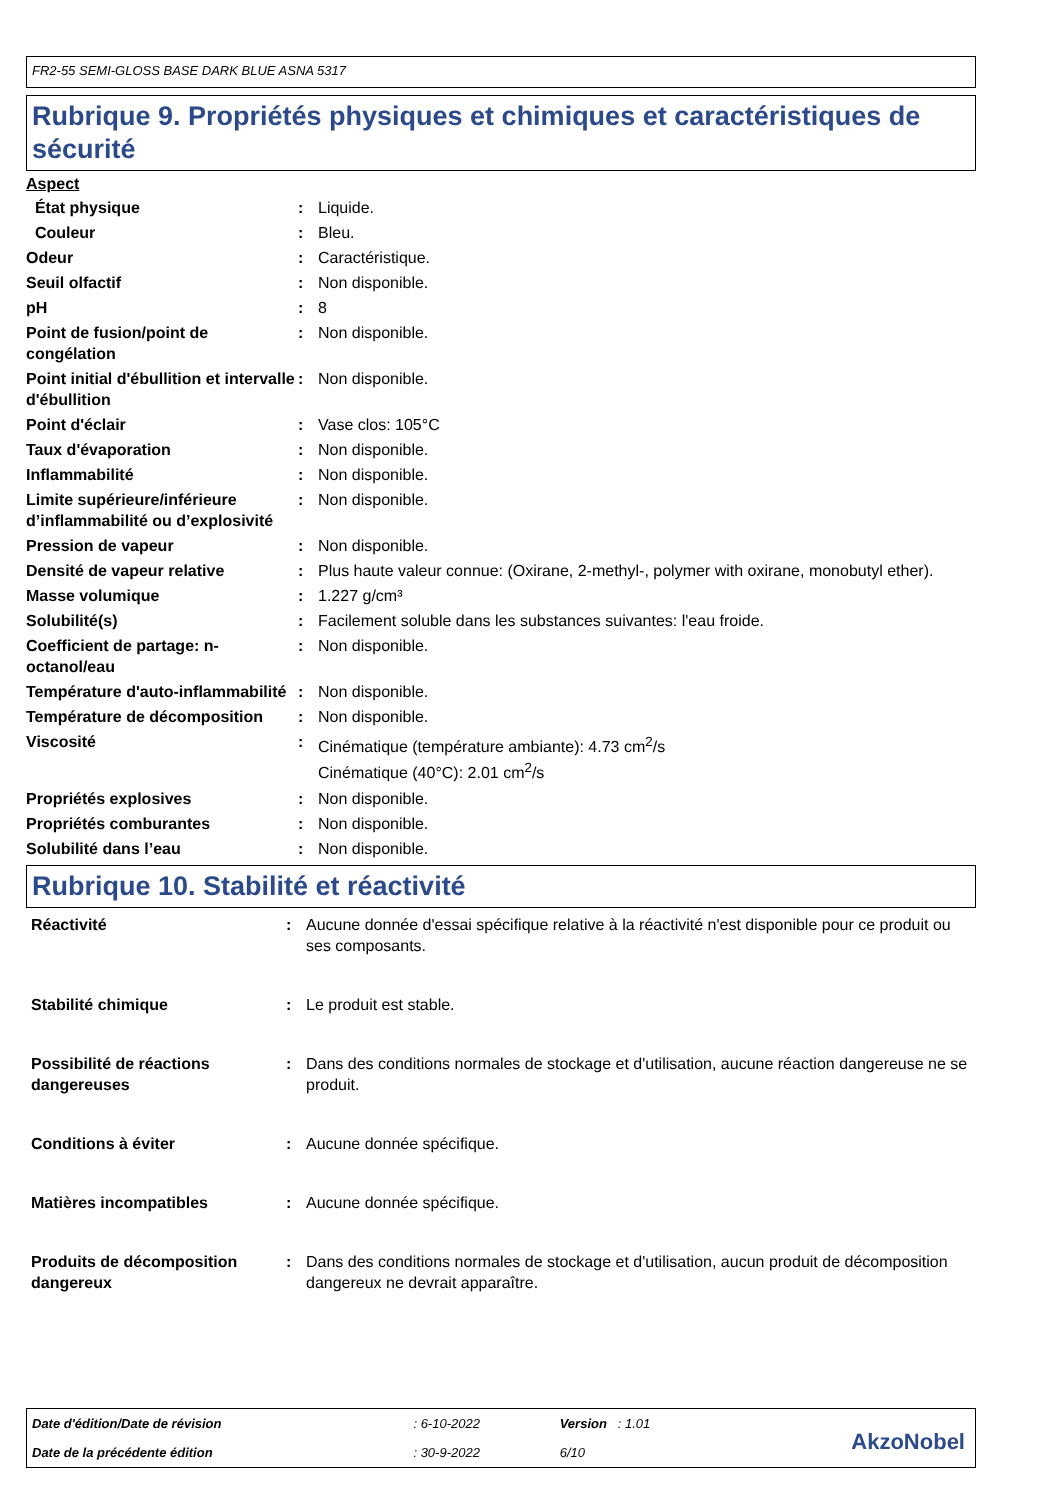FR2-55 SEMI-GLOSS BASE DARK BLUE ASNA 5317
Rubrique 9. Propriétés physiques et chimiques et caractéristiques de sécurité
Aspect
| État physique | : | Liquide. |
| Couleur | : | Bleu. |
| Odeur | : | Caractéristique. |
| Seuil olfactif | : | Non disponible. |
| pH | : | 8 |
| Point de fusion/point de congélation | : | Non disponible. |
| Point initial d'ébullition et intervalle d'ébullition | : | Non disponible. |
| Point d'éclair | : | Vase clos: 105°C |
| Taux d'évaporation | : | Non disponible. |
| Inflammabilité | : | Non disponible. |
| Limite supérieure/inférieure d’inflammabilité ou d’explosivité | : | Non disponible. |
| Pression de vapeur | : | Non disponible. |
| Densité de vapeur relative | : | Plus haute valeur connue: (Oxirane, 2-methyl-, polymer with oxirane, monobutyl ether). |
| Masse volumique | : | 1.227 g/cm³ |
| Solubilité(s) | : | Facilement soluble dans les substances suivantes: l'eau froide. |
| Coefficient de partage: n-octanol/eau | : | Non disponible. |
| Température d'auto-inflammabilité | : | Non disponible. |
| Température de décomposition | : | Non disponible. |
| Viscosité | : | Cinématique (température ambiante): 4.73 cm<sup>2</sup>/s Cinématique (40°C): 2.01 cm<sup>2</sup>/s |
| Propriétés explosives | : | Non disponible. |
| Propriétés comburantes | : | Non disponible. |
| Solubilité dans l’eau | : | Non disponible. |
Rubrique 10. Stabilité et réactivité
| Réactivité | : | Aucune donnée d'essai spécifique relative à la réactivité n'est disponible pour ce produit ou ses composants. |
| Stabilité chimique | : | Le produit est stable. |
| Possibilité de réactions dangereuses | : | Dans des conditions normales de stockage et d'utilisation, aucune réaction dangereuse ne se produit. |
| Conditions à éviter | : | Aucune donnée spécifique. |
| Matières incompatibles | : | Aucune donnée spécifique. |
| Produits de décomposition dangereux | : | Dans des conditions normales de stockage et d'utilisation, aucun produit de décomposition dangereux ne devrait apparaître. |
| Date d'édition/Date de révision | : 6-10-2022 | Version : 1.01 |
| Date de la précédente édition | : 30-9-2022 | 6/10 |
AkzoNobel